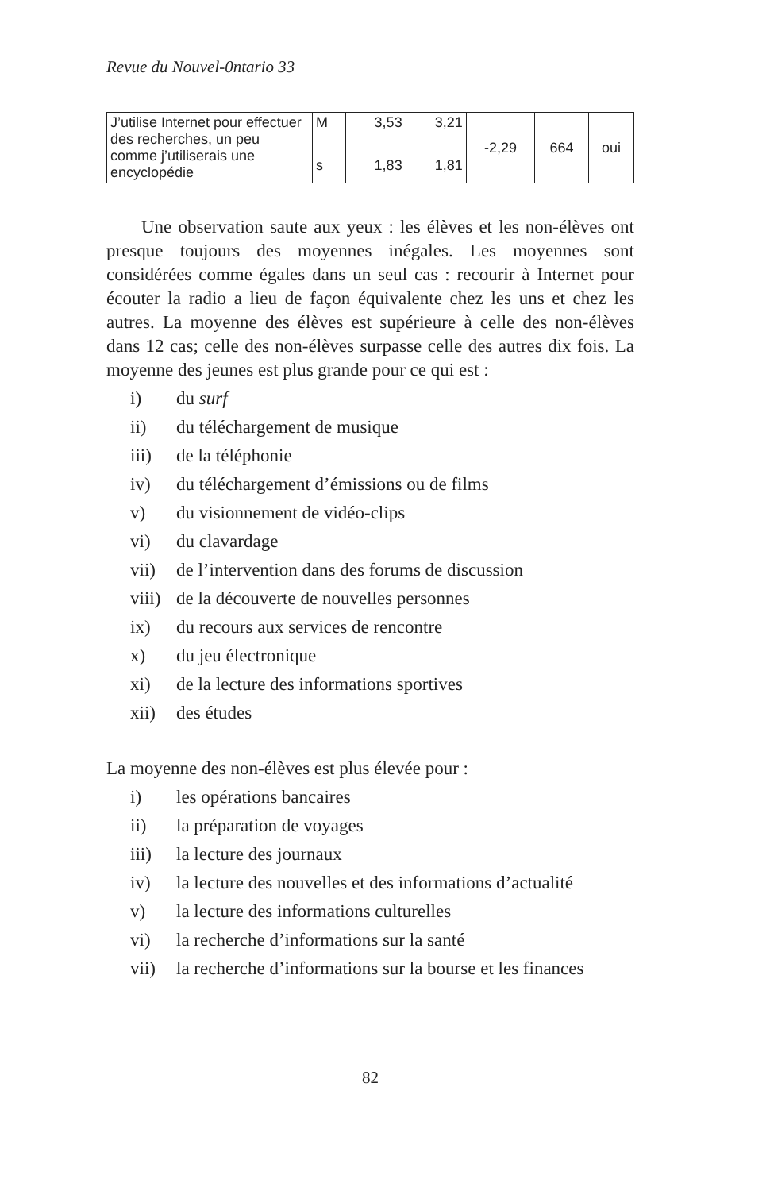Revue du Nouvel-0ntario 33
| J’utilise Internet pour effectuer des recherches, un peu comme j’utiliserais une encyclopédie | M | 3,53 | 3,21 | -2,29 | 664 | oui |
| | s | 1,83 | 1,81 | | | |
Une observation saute aux yeux : les élèves et les non-élèves ont presque toujours des moyennes inégales. Les moyennes sont considérées comme égales dans un seul cas : recourir à Internet pour écouter la radio a lieu de façon équivalente chez les uns et chez les autres. La moyenne des élèves est supérieure à celle des non-élèves dans 12 cas; celle des non-élèves surpasse celle des autres dix fois. La moyenne des jeunes est plus grande pour ce qui est :
i) du surf
ii) du téléchargement de musique
iii) de la téléphonie
iv) du téléchargement d’émissions ou de films
v) du visionnement de vidéo-clips
vi) du clavardage
vii) de l’intervention dans des forums de discussion
viii) de la découverte de nouvelles personnes
ix) du recours aux services de rencontre
x) du jeu électronique
xi) de la lecture des informations sportives
xii) des études
La moyenne des non-élèves est plus élevée pour :
i) les opérations bancaires
ii) la préparation de voyages
iii) la lecture des journaux
iv) la lecture des nouvelles et des informations d’actualité
v) la lecture des informations culturelles
vi) la recherche d’informations sur la santé
vii) la recherche d’informations sur la bourse et les finances
82